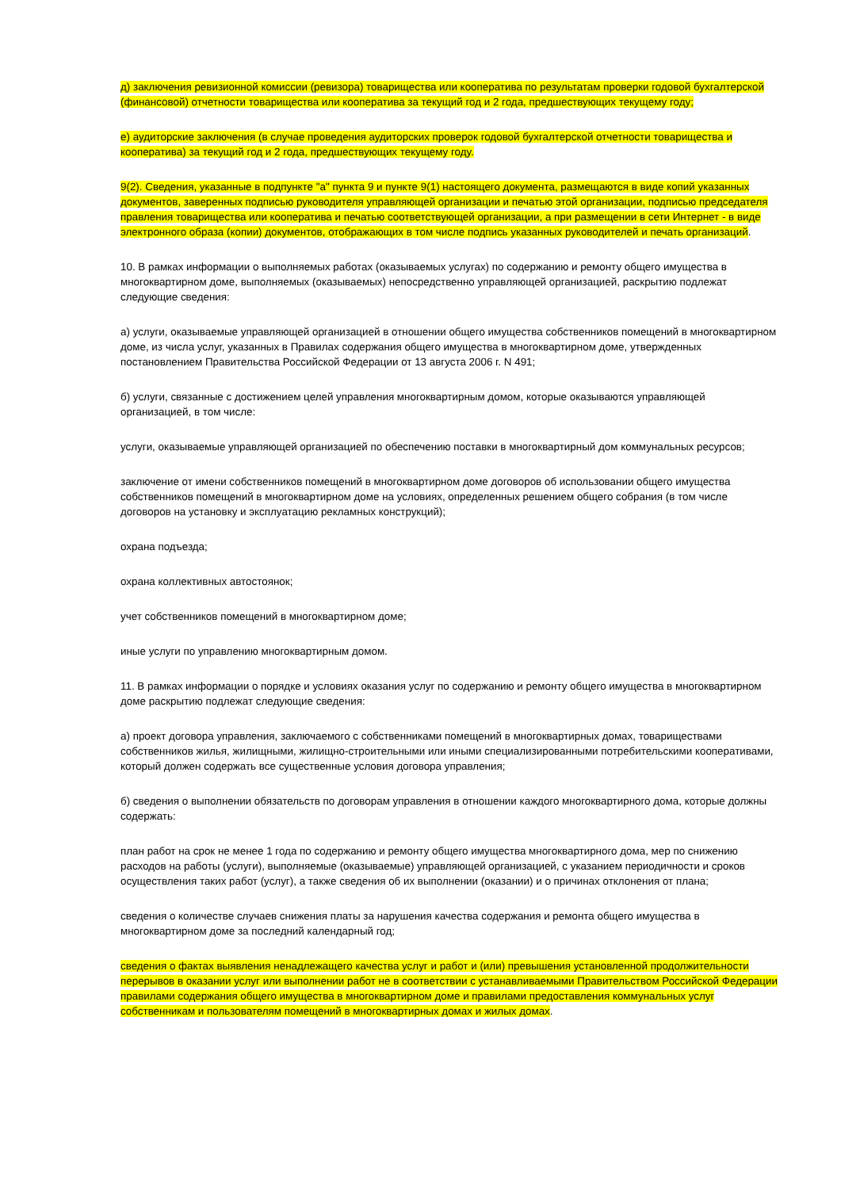д) заключения ревизионной комиссии (ревизора) товарищества или кооператива по результатам проверки годовой бухгалтерской (финансовой) отчетности товарищества или кооператива за текущий год и 2 года, предшествующих текущему году;
е) аудиторские заключения (в случае проведения аудиторских проверок годовой бухгалтерской отчетности товарищества и кооператива) за текущий год и 2 года, предшествующих текущему году.
9(2). Сведения, указанные в подпункте "а" пункта 9 и пункте 9(1) настоящего документа, размещаются в виде копий указанных документов, заверенных подписью руководителя управляющей организации и печатью этой организации, подписью председателя правления товарищества или кооператива и печатью соответствующей организации, а при размещении в сети Интернет - в виде электронного образа (копии) документов, отображающих в том числе подпись указанных руководителей и печать организаций.
10. В рамках информации о выполняемых работах (оказываемых услугах) по содержанию и ремонту общего имущества в многоквартирном доме, выполняемых (оказываемых) непосредственно управляющей организацией, раскрытию подлежат следующие сведения:
а) услуги, оказываемые управляющей организацией в отношении общего имущества собственников помещений в многоквартирном доме, из числа услуг, указанных в Правилах содержания общего имущества в многоквартирном доме, утвержденных постановлением Правительства Российской Федерации от 13 августа 2006 г. N 491;
б) услуги, связанные с достижением целей управления многоквартирным домом, которые оказываются управляющей организацией, в том числе:
услуги, оказываемые управляющей организацией по обеспечению поставки в многоквартирный дом коммунальных ресурсов;
заключение от имени собственников помещений в многоквартирном доме договоров об использовании общего имущества собственников помещений в многоквартирном доме на условиях, определенных решением общего собрания (в том числе договоров на установку и эксплуатацию рекламных конструкций);
охрана подъезда;
охрана коллективных автостоянок;
учет собственников помещений в многоквартирном доме;
иные услуги по управлению многоквартирным домом.
11. В рамках информации о порядке и условиях оказания услуг по содержанию и ремонту общего имущества в многоквартирном доме раскрытию подлежат следующие сведения:
а) проект договора управления, заключаемого с собственниками помещений в многоквартирных домах, товариществами собственников жилья, жилищными, жилищно-строительными или иными специализированными потребительскими кооперативами, который должен содержать все существенные условия договора управления;
б) сведения о выполнении обязательств по договорам управления в отношении каждого многоквартирного дома, которые должны содержать:
план работ на срок не менее 1 года по содержанию и ремонту общего имущества многоквартирного дома, мер по снижению расходов на работы (услуги), выполняемые (оказываемые) управляющей организацией, с указанием периодичности и сроков осуществления таких работ (услуг), а также сведения об их выполнении (оказании) и о причинах отклонения от плана;
сведения о количестве случаев снижения платы за нарушения качества содержания и ремонта общего имущества в многоквартирном доме за последний календарный год;
сведения о фактах выявления ненадлежащего качества услуг и работ и (или) превышения установленной продолжительности перерывов в оказании услуг или выполнении работ не в соответствии с устанавливаемыми Правительством Российской Федерации правилами содержания общего имущества в многоквартирном доме и правилами предоставления коммунальных услуг собственникам и пользователям помещений в многоквартирных домах и жилых домах.